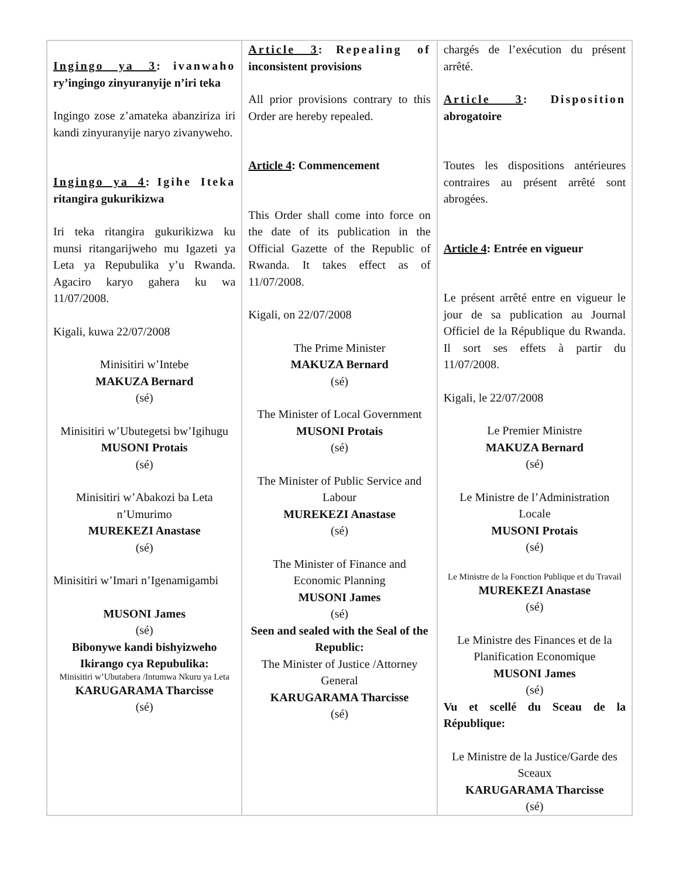| Ingingo ya 3 : ivanwaho ry’ingingo zinyuranyije n’iri teka Ingingo zose z’amateka abanziriza iri kandi zinyuranyije naryo zivanyweho. Ingingo ya 4 : Igihe Iteka ritangira gukurikizwa Iri teka ritangira gukurikizwa ku munsi ritangarijweho mu Igazeti ya Leta ya Repubulika y’u Rwanda. Agaciro karyo gahera ku wa 11/07/2008. Kigali, kuwa 22/07/2008 Minisitiri w’Intebe MAKUZA Bernard (sé) Minisitiri w’Ubutegetsi bw’Igihugu MUSONI Protais (sé) Minisitiri w’Abakozi ba Leta n’Umurimo MUREKEZI Anastase (sé) Minisitiri w’Imari n’Igenamigambi MUSONI James (sé) Bibonywe kandi bishyizweho Ikirango cya Repubulika: Minisitiri w’Ubutabera /Intumwa Nkuru ya Leta KARUGARAMA Tharcisse (sé) | Article 3 : Repealing of inconsistent provisions All prior provisions contrary to this Order are hereby repealed. Article 4 : Commencement This Order shall come into force on the date of its publication in the Official Gazette of the Republic of Rwanda. It takes effect as of 11/07/2008. Kigali, on 22/07/2008 The Prime Minister MAKUZA Bernard (sé) The Minister of Local Government MUSONI Protais (sé) The Minister of Public Service and Labour MUREKEZI Anastase (sé) The Minister of Finance and Economic Planning MUSONI James (sé) Seen and sealed with the Seal of the Republic: The Minister of Justice /Attorney General KARUGARAMA Tharcisse (sé) | chargés de l’exécution du présent arrêté. Article 3 : Disposition abrogatoire Toutes les dispositions antérieures contraires au présent arrêté sont abrogées. Article 4 : Entrée en vigueur Le présent arrêté entre en vigueur le jour de sa publication au Journal Officiel de la République du Rwanda. Il sort ses effets à partir du 11/07/2008. Kigali, le 22/07/2008 Le Premier Ministre MAKUZA Bernard (sé) Le Ministre de l’Administration Locale MUSONI Protais (sé) Le Ministre de la Fonction Publique et du Travail MUREKEZI Anastase (sé) Le Ministre des Finances et de la Planification Economique MUSONI James (sé) Vu et scellé du Sceau de la République: Le Ministre de la Justice/Garde des Sceaux KARUGARAMA Tharcisse (sé) |